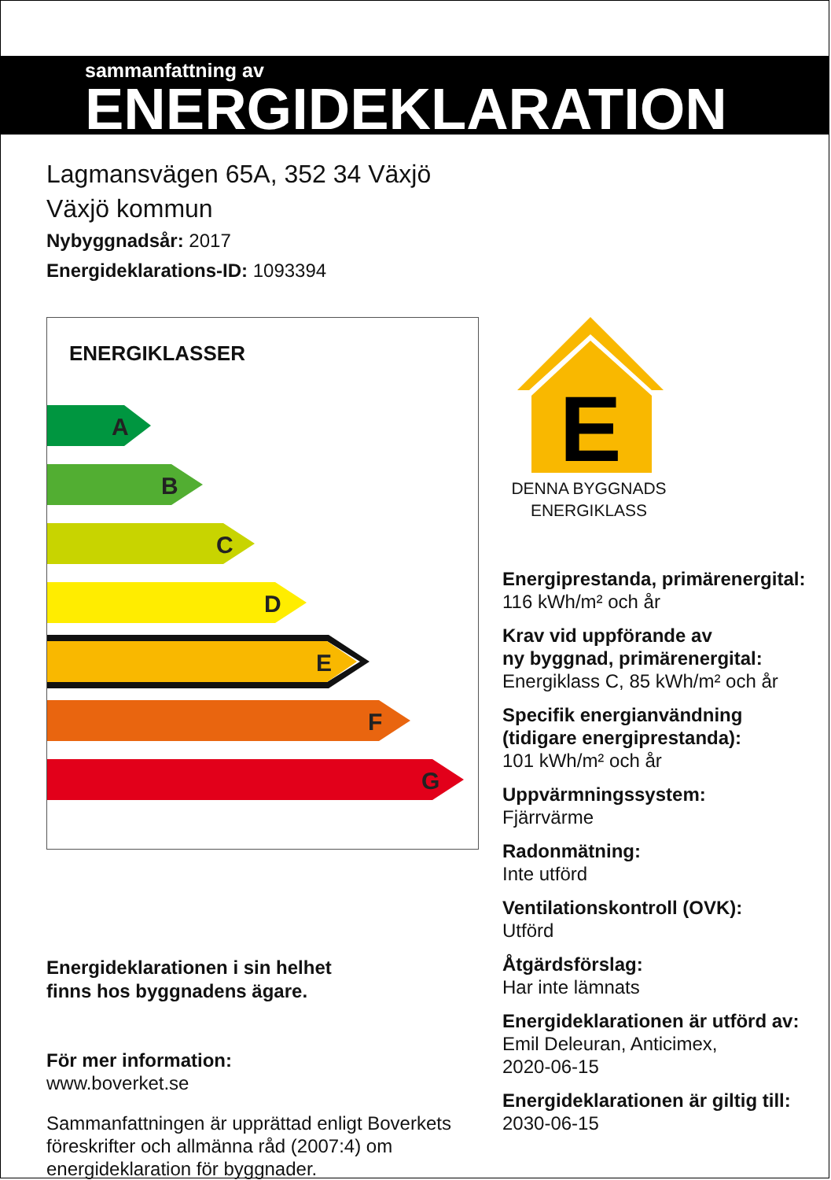sammanfattning av
ENERGIDEKLARATION
Lagmansvägen 65A, 352 34 Växjö
Växjö kommun
Nybyggnadsår: 2017
Energideklarations-ID: 1093394
ENERGIKLASSER
A
B
C
D
E
F
G
Energideklarationen i sin helhet
finns hos byggnadens ägare.
För mer information:
www.boverket.se
Sammanfattningen är upprättad enligt Boverkets föreskrifter och allmänna råd (2007:4) om energideklaration för byggnader.
E
DENNA BYGGNADS
ENERGIKLASS
Energiprestanda, primärenergital:
116 kWh/m² och år
Krav vid uppförande av
ny byggnad, primärenergital:
Energiklass C, 85 kWh/m² och år
Specifik energianvändning
(tidigare energiprestanda):
101 kWh/m² och år
Uppvärmningssystem:
Fjärrvärme
Radonmätning:
Inte utförd
Ventilationskontroll (OVK):
Utförd
Åtgärdsförslag:
Har inte lämnats
Energideklarationen är utförd av:
Emil Deleuran, Anticimex,
2020-06-15
Energideklarationen är giltig till:
2030-06-15